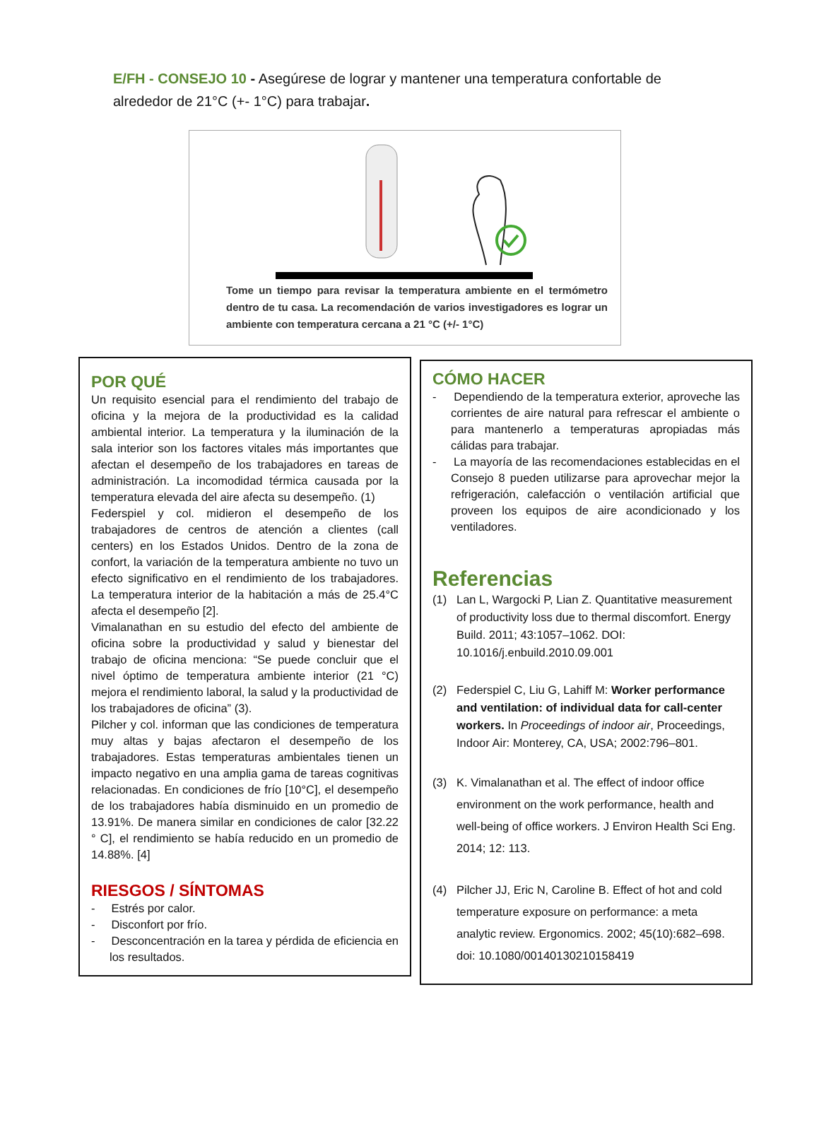E/FH - CONSEJO 10 - Asegúrese de lograr y mantener una temperatura confortable de alrededor de 21°C (+- 1°C) para trabajar.
Tome un tiempo para revisar la temperatura ambiente en el termómetro dentro de tu casa. La recomendación de varios investigadores es lograr un ambiente con temperatura cercana a 21 °C (+/- 1°C)
POR QUÉ
Un requisito esencial para el rendimiento del trabajo de oficina y la mejora de la productividad es la calidad ambiental interior. La temperatura y la iluminación de la sala interior son los factores vitales más importantes que afectan el desempeño de los trabajadores en tareas de administración. La incomodidad térmica causada por la temperatura elevada del aire afecta su desempeño. (1)
Federspiel y col. midieron el desempeño de los trabajadores de centros de atención a clientes (call centers) en los Estados Unidos. Dentro de la zona de confort, la variación de la temperatura ambiente no tuvo un efecto significativo en el rendimiento de los trabajadores. La temperatura interior de la habitación a más de 25.4°C afecta el desempeño [2].
Vimalanathan en su estudio del efecto del ambiente de oficina sobre la productividad y salud y bienestar del trabajo de oficina menciona: “Se puede concluir que el nivel óptimo de temperatura ambiente interior (21 °C) mejora el rendimiento laboral, la salud y la productividad de los trabajadores de oficina” (3).
Pilcher y col. informan que las condiciones de temperatura muy altas y bajas afectaron el desempeño de los trabajadores. Estas temperaturas ambientales tienen un impacto negativo en una amplia gama de tareas cognitivas relacionadas. En condiciones de frío [10°C], el desempeño de los trabajadores había disminuido en un promedio de 13.91%. De manera similar en condiciones de calor [32.22 ° C], el rendimiento se había reducido en un promedio de 14.88%. [4]
RIESGOS / SÍNTOMAS
- Estrés por calor.
- Disconfort por frío.
- Desconcentración en la tarea y pérdida de eficiencia en los resultados.
CÓMO HACER
- Dependiendo de la temperatura exterior, aproveche las corrientes de aire natural para refrescar el ambiente o para mantenerlo a temperaturas apropiadas más cálidas para trabajar.
- La mayoría de las recomendaciones establecidas en el Consejo 8 pueden utilizarse para aprovechar mejor la refrigeración, calefacción o ventilación artificial que proveen los equipos de aire acondicionado y los ventiladores.
Referencias
(1) Lan L, Wargocki P, Lian Z. Quantitative measurement of productivity loss due to thermal discomfort. Energy Build. 2011; 43:1057–1062. DOI: 10.1016/j.enbuild.2010.09.001
(2) Federspiel C, Liu G, Lahiff M: Worker performance and ventilation: of individual data for call-center workers. In Proceedings of indoor air, Proceedings, Indoor Air: Monterey, CA, USA; 2002:796–801.
(3) K. Vimalanathan et al. The effect of indoor office environment on the work performance, health and well-being of office workers. J Environ Health Sci Eng. 2014; 12: 113.
(4) Pilcher JJ, Eric N, Caroline B. Effect of hot and cold temperature exposure on performance: a meta analytic review. Ergonomics. 2002; 45(10):682–698. doi: 10.1080/00140130210158419